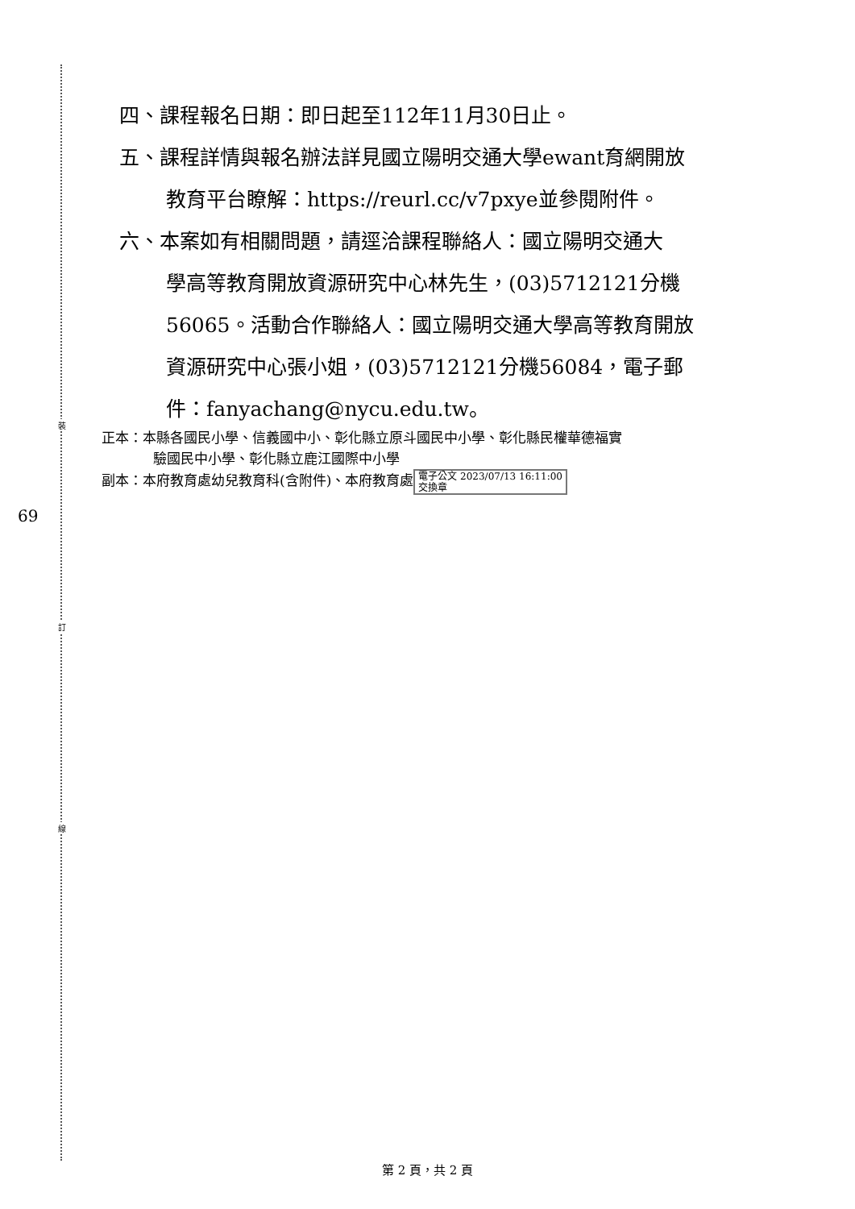裝
訂
線
69
四、課程報名日期：即日起至112年11月30日止。
五、課程詳情與報名辦法詳見國立陽明交通大學ewant育網開放
教育平台瞭解：https://reurl.cc/v7pxye並參閱附件。
六、本案如有相關問題，請逕洽課程聯絡人：國立陽明交通大
學高等教育開放資源研究中心林先生，(03)5712121分機
56065。活動合作聯絡人：國立陽明交通大學高等教育開放
資源研究中心張小姐，(03)5712121分機56084，電子郵
件：fanyachang@nycu.edu.tw。
正本：本縣各國民小學、信義國中小、彰化縣立原斗國民中小學、彰化縣民權華德福實
驗國民中小學、彰化縣立鹿江國際中小學
副本：本府教育處幼兒教育科(含附件)、本府教育處 電子公文 2023/07/13 16:11:00
交換章
第 2 頁，共 2 頁